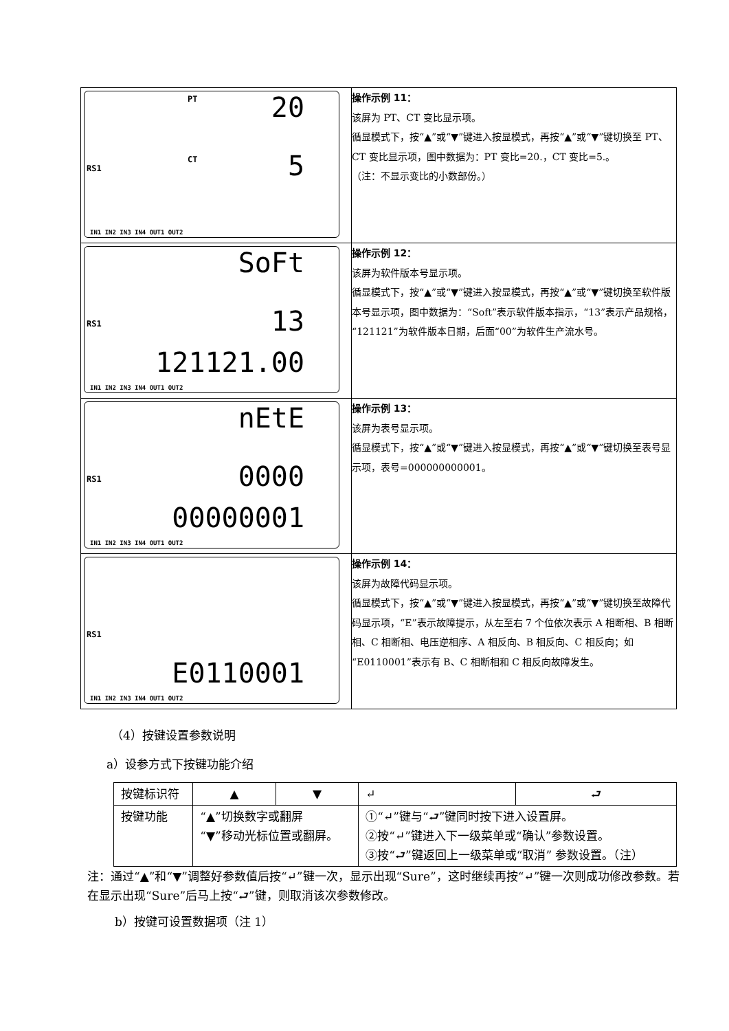| PT 20 CT RS1 5 IN1 IN2 IN3 IN4 OUT1 OUT2 | 操作示例 11： 该屏为 PT、CT 变比显示项。 循显模式下，按“▲”或“▼”键进入按显模式，再按“▲”或“▼”键切换至 PT、CT 变比显示项，图中数据为：PT 变比=20.，CT 变比=5.。 （注：不显示变比的小数部份。） |
| SoFt RS1 13 121121.00 IN1 IN2 IN3 IN4 OUT1 OUT2 | 操作示例 12： 该屏为软件版本号显示项。 循显模式下，按“▲”或“▼”键进入按显模式，再按“▲”或“▼”键切换至软件版本号显示项，图中数据为：“Soft”表示软件版本指示，“13”表示产品规格，“121121”为软件版本日期，后面“00”为软件生产流水号。 |
| nEtE RS1 0000 00000001 IN1 IN2 IN3 IN4 OUT1 OUT2 | 操作示例 13： 该屏为表号显示项。 循显模式下，按“▲”或“▼”键进入按显模式，再按“▲”或“▼”键切换至表号显示项，表号=000000000001。 |
| RS1 E0110001 IN1 IN2 IN3 IN4 OUT1 OUT2 | 操作示例 14： 该屏为故障代码显示项。 循显模式下，按“▲”或“▼”键进入按显模式，再按“▲”或“▼”键切换至故障代码显示项，“E”表示故障提示，从左至右 7 个位依次表示 A 相断相、B 相断相、C 相断相、电压逆相序、A 相反向、B 相反向、C 相反向；如“E0110001”表示有 B、C 相断相和 C 相反向故障发生。 |
（4）按键设置参数说明
a）设参方式下按键功能介绍
| 按键标识符 | ▲ | ▼ | ↵ | ⮐ |
| 按键功能 | “▲”切换数字或翻屏 “▼”移动光标位置或翻屏。 | | ①“↵”键与“⮐”键同时按下进入设置屏。 ②按“↵”键进入下一级菜单或“确认”参数设置。 ③按“⮐”键返回上一级菜单或“取消” 参数设置。（注） | |
注：通过“▲”和“▼”调整好参数值后按“↵”键一次，显示出现“Sure”，这时继续再按“↵”键一次则成功修改参数。若在显示出现“Sure”后马上按“⮐”键，则取消该次参数修改。
b）按键可设置数据项（注 1）